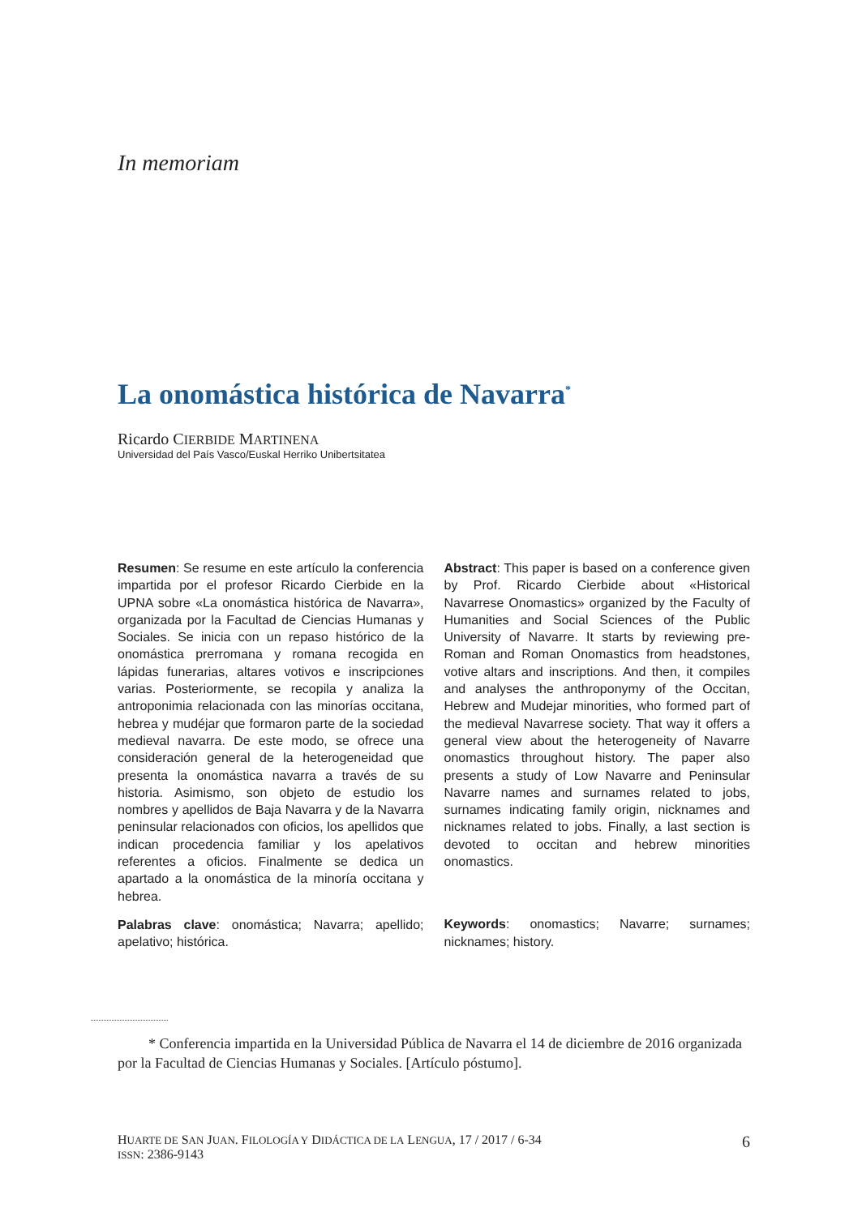In memoriam
La onomástica histórica de Navarra<sup>*</sup>
Ricardo CIERBIDE MARTINENA
Universidad del País Vasco/Euskal Herriko Unibertsitatea
Resumen: Se resume en este artículo la conferencia impartida por el profesor Ricardo Cierbide en la UPNA sobre «La onomástica histórica de Navarra», organizada por la Facultad de Ciencias Humanas y Sociales. Se inicia con un repaso histórico de la onomástica prerromana y romana recogida en lápidas funerarias, altares votivos e inscripciones varias. Posteriormente, se recopila y analiza la antroponimia relacionada con las minorías occitana, hebrea y mudéjar que formaron parte de la sociedad medieval navarra. De este modo, se ofrece una consideración general de la heterogeneidad que presenta la onomástica navarra a través de su historia. Asimismo, son objeto de estudio los nombres y apellidos de Baja Navarra y de la Navarra peninsular relacionados con oficios, los apellidos que indican procedencia familiar y los apelativos referentes a oficios. Finalmente se dedica un apartado a la onomástica de la minoría occitana y hebrea.
Palabras clave: onomástica; Navarra; apellido; apelativo; histórica.
Abstract: This paper is based on a conference given by Prof. Ricardo Cierbide about «Historical Navarrese Onomastics» organized by the Faculty of Humanities and Social Sciences of the Public University of Navarre. It starts by reviewing pre-Roman and Roman Onomastics from headstones, votive altars and inscriptions. And then, it compiles and analyses the anthroponymy of the Occitan, Hebrew and Mudejar minorities, who formed part of the medieval Navarrese society. That way it offers a general view about the heterogeneity of Navarre onomastics throughout history. The paper also presents a study of Low Navarre and Peninsular Navarre names and surnames related to jobs, surnames indicating family origin, nicknames and nicknames related to jobs. Finally, a last section is devoted to occitan and hebrew minorities onomastics.
Keywords: onomastics; Navarre; surnames; nicknames; history.
* Conferencia impartida en la Universidad Pública de Navarra el 14 de diciembre de 2016 organizada por la Facultad de Ciencias Humanas y Sociales. [Artículo póstumo].
HUARTE DE SAN JUAN. FILOLOGÍA Y DIDÁCTICA DE LA LENGUA, 17 / 2017 / 6-34
ISSN: 2386-9143
6